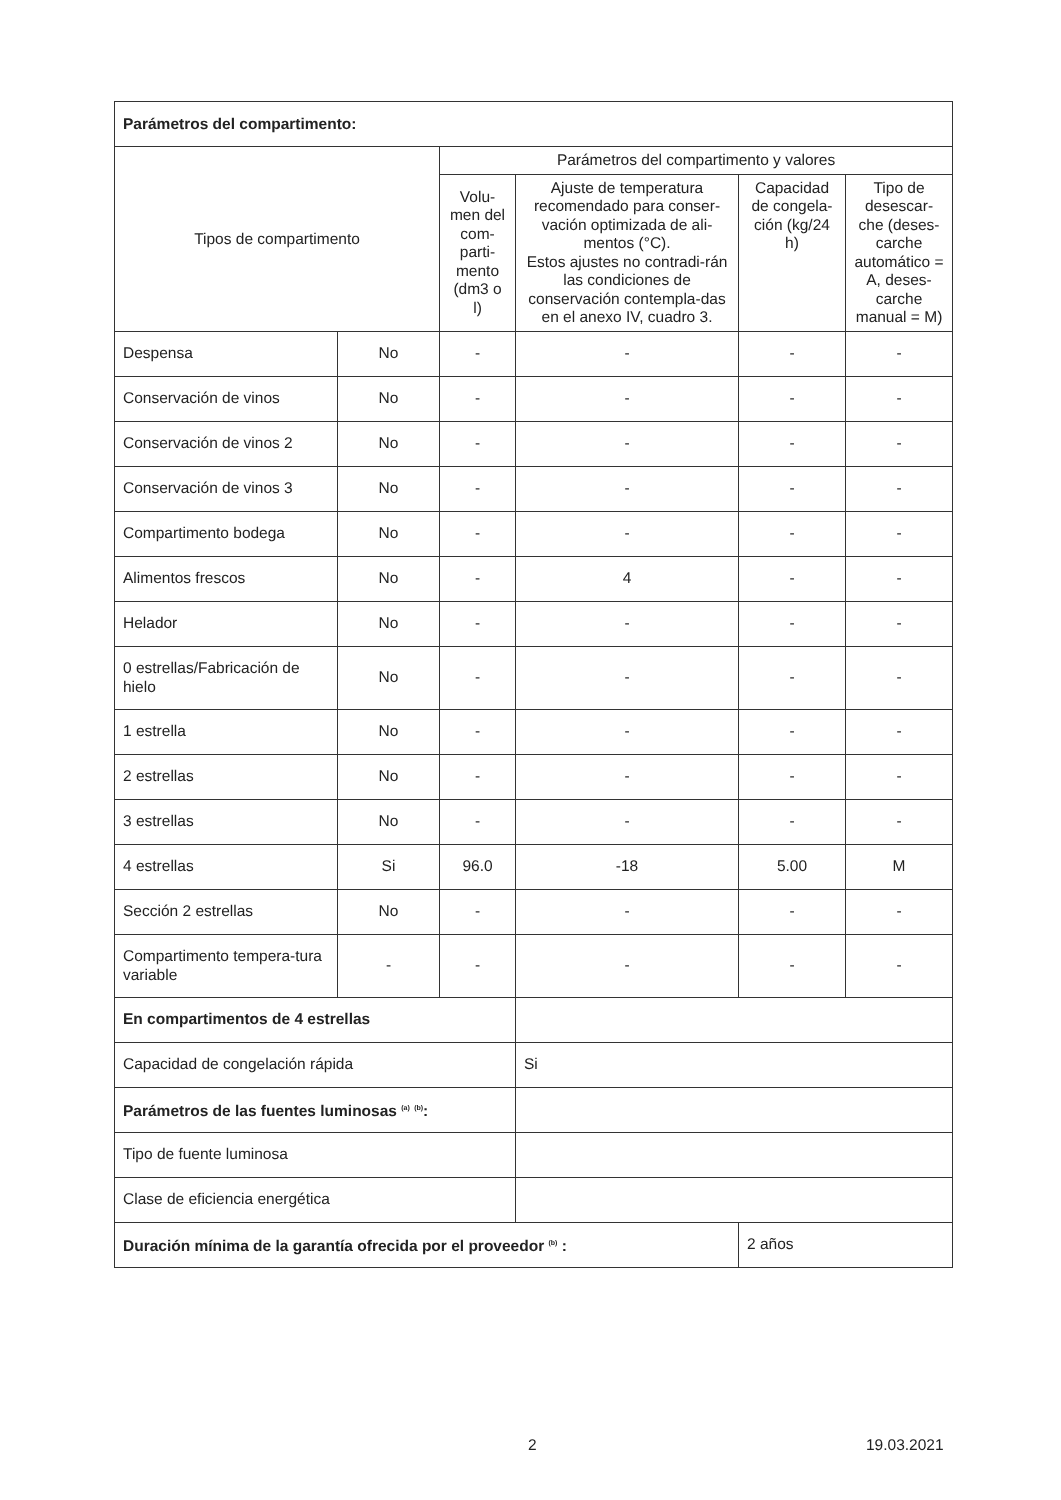| Parámetros del compartimento: | | | | | |
| Tipos de compartimento | | Parámetros del compartimento y valores | | | |
| | | Volu-men del com-parti-mento (dm3 o l) | Ajuste de temperatura recomendado para conser-vación optimizada de ali-mentos (°C). Estos ajustes no contradi-rán las condiciones de conservación contempla-das en el anexo IV, cuadro 3. | Capacidad de congela-ción (kg/24 h) | Tipo de desescar-che (deses-carche automático = A, deses-carche manual = M) |
| Despensa | No | - | - | - | - |
| Conservación de vinos | No | - | - | - | - |
| Conservación de vinos 2 | No | - | - | - | - |
| Conservación de vinos 3 | No | - | - | - | - |
| Compartimento bodega | No | - | - | - | - |
| Alimentos frescos | No | - | 4 | - | - |
| Helador | No | - | - | - | - |
| 0 estrellas/Fabricación de hielo | No | - | - | - | - |
| 1 estrella | No | - | - | - | - |
| 2 estrellas | No | - | - | - | - |
| 3 estrellas | No | - | - | - | - |
| 4 estrellas | Si | 96.0 | -18 | 5.00 | M |
| Sección 2 estrellas | No | - | - | - | - |
| Compartimento tempera-tura variable | - | - | - | - | - |
| En compartimentos de 4 estrellas | | | | | |
| Capacidad de congelación rápida | | | Si | | |
| Parámetros de las fuentes luminosas <sup>(a)</sup> <sup>(b)</sup>: | | | | | |
| Tipo de fuente luminosa | | | | | |
| Clase de eficiencia energética | | | | | |
| Duración mínima de la garantía ofrecida por el proveedor <sup>(b)</sup> : | | | | 2 años | |
2 19.03.2021